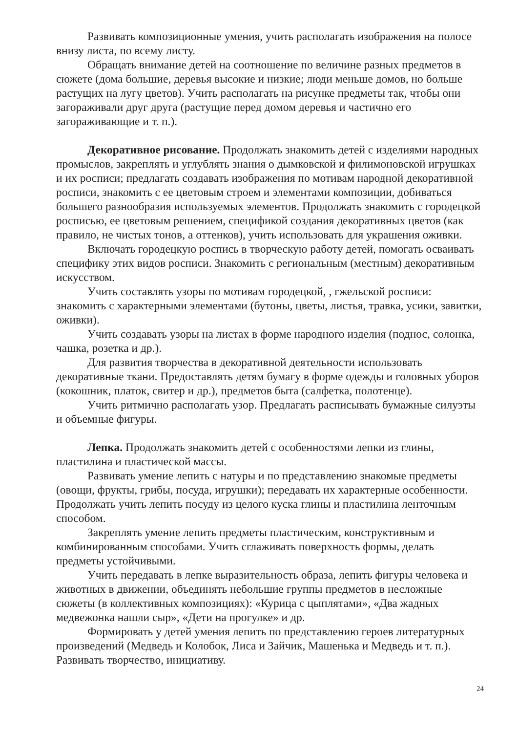Развивать композиционные умения, учить располагать изображения на полосе внизу листа, по всему листу.
Обращать внимание детей на соотношение по величине разных предметов в сюжете (дома большие, деревья высокие и низкие; люди меньше домов, но больше растущих на лугу цветов). Учить располагать на рисунке предметы так, чтобы они загораживали друг друга (растущие перед домом деревья и частично его загораживающие и т. п.).
Декоративное рисование. Продолжать знакомить детей с изделиями народных промыслов, закреплять и углублять знания о дымковской и филимоновской игрушках и их росписи; предлагать создавать изображения по мотивам народной декоративной росписи, знакомить с ее цветовым строем и элементами композиции, добиваться большего разнообразия используемых элементов. Продолжать знакомить с городецкой росписью, ее цветовым решением, спецификой создания декоративных цветов (как правило, не чистых тонов, а оттенков), учить использовать для украшения оживки.
Включать городецкую роспись в творческую работу детей, помогать осваивать специфику этих видов росписи. Знакомить с региональным (местным) декоративным искусством.
Учить составлять узоры по мотивам городецкой, , гжельской росписи: знакомить с характерными элементами (бутоны, цветы, листья, травка, усики, завитки, оживки).
Учить создавать узоры на листах в форме народного изделия (поднос, солонка, чашка, розетка и др.).
Для развития творчества в декоративной деятельности использовать декоративные ткани. Предоставлять детям бумагу в форме одежды и головных уборов (кокошник, платок, свитер и др.), предметов быта (салфетка, полотенце).
Учить ритмично располагать узор. Предлагать расписывать бумажные силуэты и объемные фигуры.
Лепка. Продолжать знакомить детей с особенностями лепки из глины, пластилина и пластической массы.
Развивать умение лепить с натуры и по представлению знакомые предметы (овощи, фрукты, грибы, посуда, игрушки); передавать их характерные особенности. Продолжать учить лепить посуду из целого куска глины и пластилина ленточным способом.
Закреплять умение лепить предметы пластическим, конструктивным и комбинированным способами. Учить сглаживать поверхность формы, делать предметы устойчивыми.
Учить передавать в лепке выразительность образа, лепить фигуры человека и животных в движении, объединять небольшие группы предметов в несложные сюжеты (в коллективных композициях): «Курица с цыплятами», «Два жадных медвежонка нашли сыр», «Дети на прогулке» и др.
Формировать у детей умения лепить по представлению героев литературных произведений (Медведь и Колобок, Лиса и Зайчик, Машенька и Медведь и т. п.). Развивать творчество, инициативу.
24